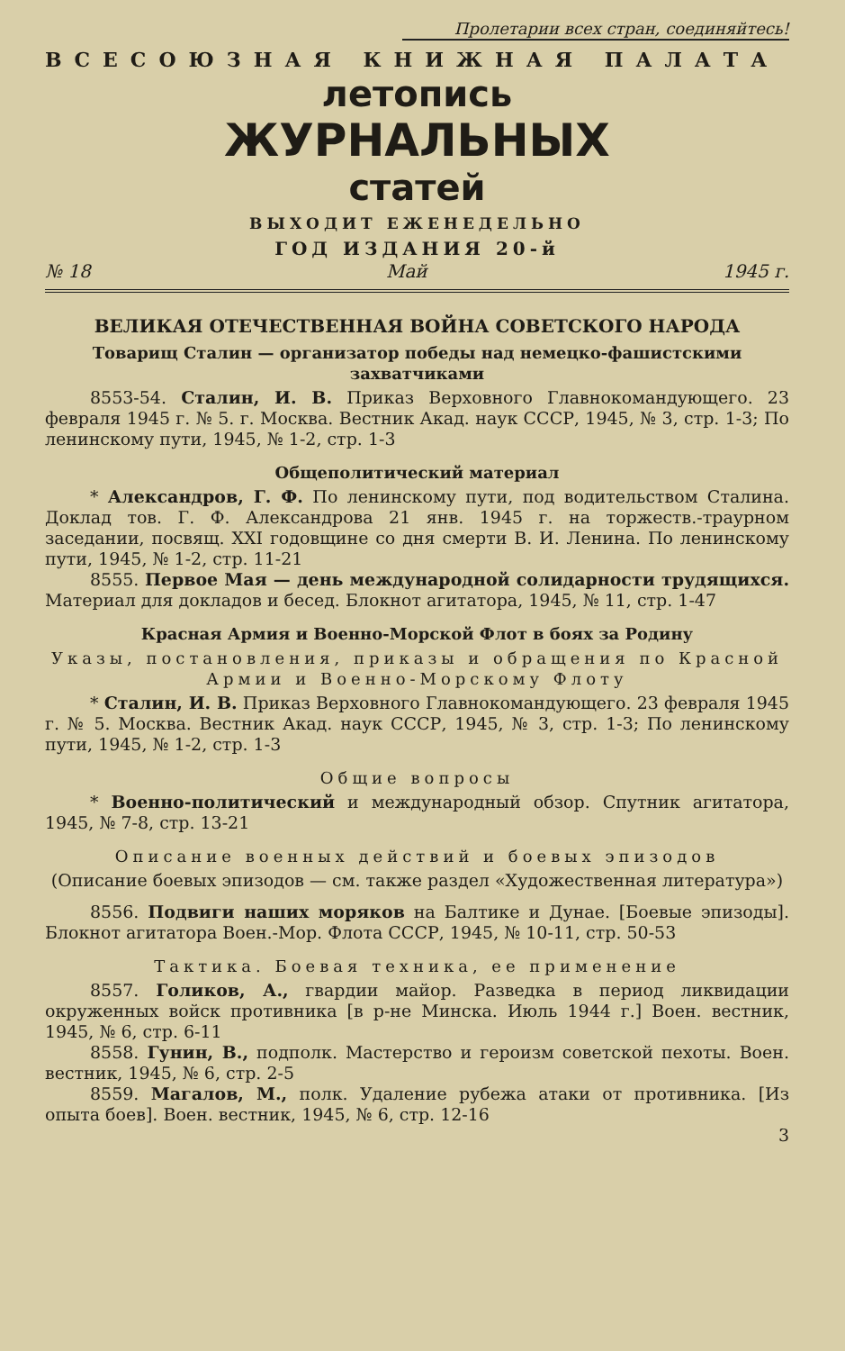Пролетарии всех стран, соединяйтесь!
ВСЕСОЮЗНАЯ КНИЖНАЯ ПАЛАТА
летопись
ЖУРНАЛЬНЫХ
статей
ВЫХОДИТ ЕЖЕНЕДЕЛЬНО
ГОД ИЗДАНИЯ 20-й
№ 18 Май 1945 г.
ВЕЛИКАЯ ОТЕЧЕСТВЕННАЯ ВОЙНА СОВЕТСКОГО НАРОДА
Товарищ Сталин — организатор победы над немецко-фашистскими захватчиками
8553-54. Сталин, И. В. Приказ Верховного Главнокомандующего. 23 февраля 1945 г. № 5. г. Москва. Вестник Акад. наук СССР, 1945, № 3, стр. 1-3; По ленинскому пути, 1945, № 1-2, стр. 1-3
Общеполитический материал
* Александров, Г. Ф. По ленинскому пути, под водительством Сталина. Доклад тов. Г. Ф. Александрова 21 янв. 1945 г. на торжеств.-траурном заседании, посвящ. XXI годовщине со дня смерти В. И. Ленина. По ленинскому пути, 1945, № 1-2, стр. 11-21
8555. Первое Мая — день международной солидарности трудящихся. Материал для докладов и бесед. Блокнот агитатора, 1945, № 11, стр. 1-47
Красная Армия и Военно-Морской Флот в боях за Родину
Указы, постановления, приказы и обращения по Красной Армии и Военно-Морскому Флоту
* Сталин, И. В. Приказ Верховного Главнокомандующего. 23 февраля 1945 г. № 5. Москва. Вестник Акад. наук СССР, 1945, № 3, стр. 1-3; По ленинскому пути, 1945, № 1-2, стр. 1-3
Общие вопросы
* Военно-политический и международный обзор. Спутник агитатора, 1945, № 7-8, стр. 13-21
Описание военных действий и боевых эпизодов
(Описание боевых эпизодов — см. также раздел «Художественная литература»)
8556. Подвиги наших моряков на Балтике и Дунае. [Боевые эпизоды]. Блокнот агитатора Воен.-Мор. Флота СССР, 1945, № 10-11, стр. 50-53
Тактика. Боевая техника, ее применение
8557. Голиков, А., гвардии майор. Разведка в период ликвидации окруженных войск противника [в р-не Минска. Июль 1944 г.] Воен. вестник, 1945, № 6, стр. 6-11
8558. Гунин, В., подполк. Мастерство и героизм советской пехоты. Воен. вестник, 1945, № 6, стр. 2-5
8559. Магалов, М., полк. Удаление рубежа атаки от противника. [Из опыта боев]. Воен. вестник, 1945, № 6, стр. 12-16
3